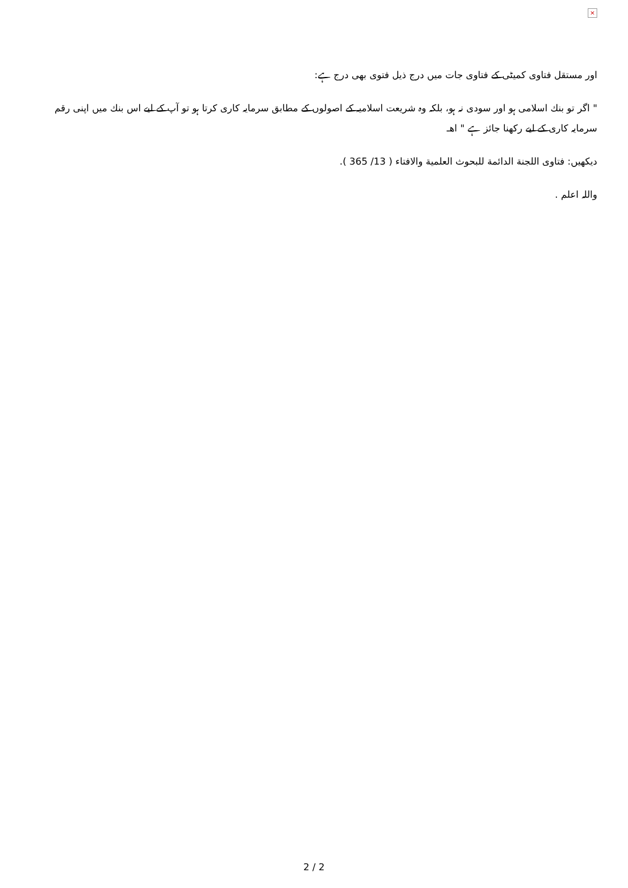×
اور مستقل فتاوى كميٹى كے فتاوى جات ميں درج ذيل فتوى بھى درج ہے:
" اگر تو بنك اسلامى ہو اور سودى نہ ہو، بلكہ وہ شريعت اسلاميہ كے اصولوں كے مطابق سرمايہ كارى كرتا ہو تو آپ كے ليے اس بنك ميں اپنى رقم سرمايہ كارى كے ليے ركھنا جائز ہے " اھـ
ديكھيں: فتاوى اللجنة الدائمة للبحوث العلمية والافتاء ( 13/ 365 ).
واللہ اعلم .
2 / 2